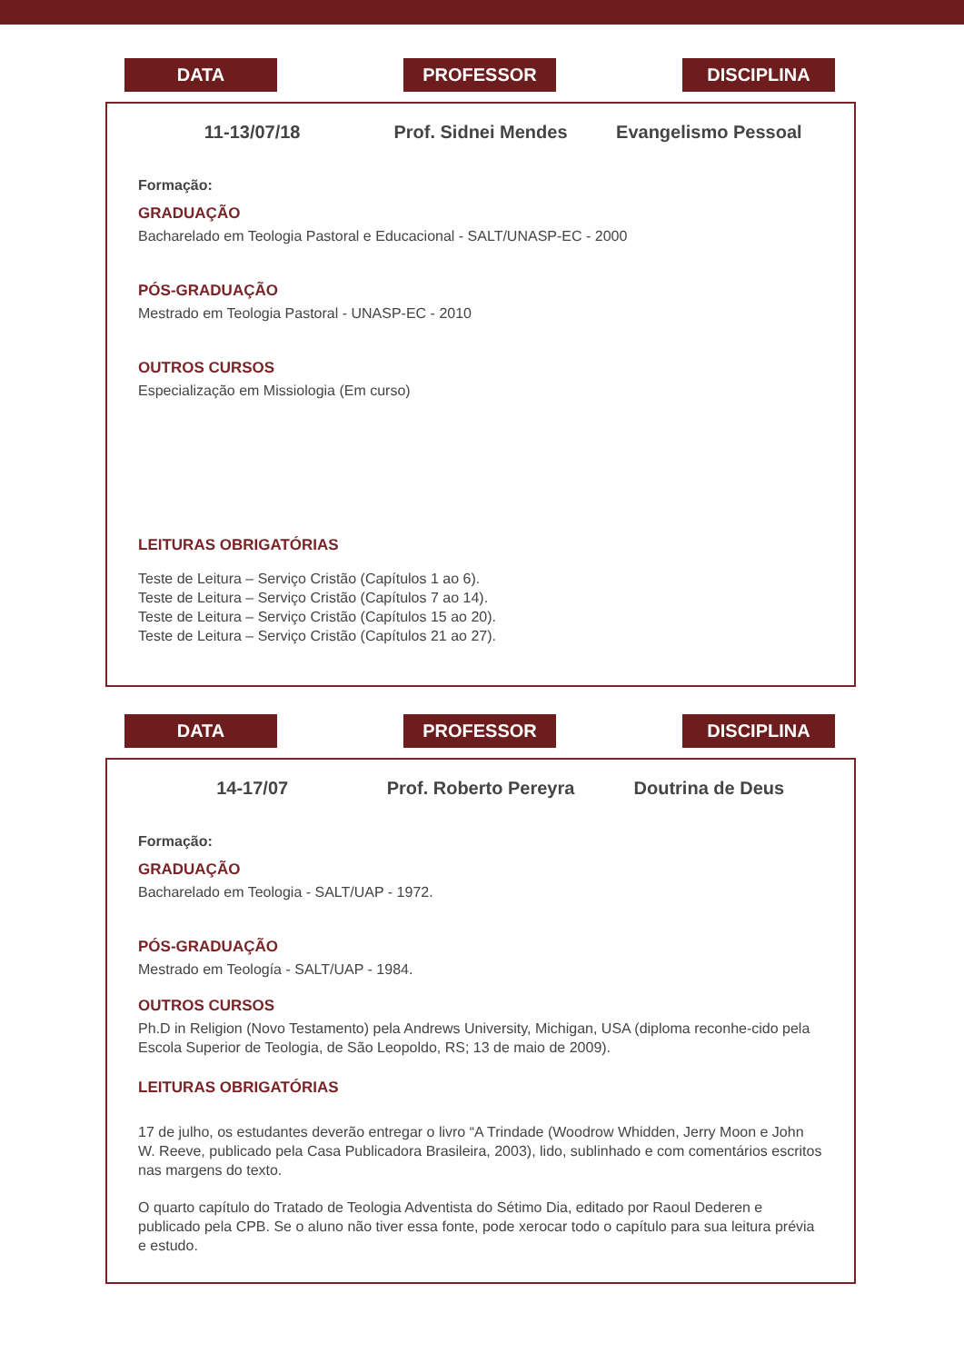DATA PROFESSOR DISCIPLINA
11-13/07/18 Prof. Sidnei Mendes Evangelismo Pessoal
Formação:
GRADUAÇÃO
Bacharelado em Teologia Pastoral e Educacional - SALT/UNASP-EC - 2000
PÓS-GRADUAÇÃO
Mestrado em Teologia Pastoral - UNASP-EC - 2010
OUTROS CURSOS
Especialização em Missiologia (Em curso)
LEITURAS OBRIGATÓRIAS
Teste de Leitura – Serviço Cristão (Capítulos 1 ao 6).
Teste de Leitura – Serviço Cristão (Capítulos 7 ao 14).
Teste de Leitura – Serviço Cristão (Capítulos 15 ao 20).
Teste de Leitura – Serviço Cristão (Capítulos 21 ao 27).
DATA PROFESSOR DISCIPLINA
14-17/07 Prof. Roberto Pereyra Doutrina de Deus
Formação:
GRADUAÇÃO
Bacharelado em Teologia - SALT/UAP - 1972.
PÓS-GRADUAÇÃO
Mestrado em Teología - SALT/UAP - 1984.
OUTROS CURSOS
Ph.D in Religion (Novo Testamento) pela Andrews University, Michigan, USA (diploma reconhe-cido pela Escola Superior de Teologia, de São Leopoldo, RS; 13 de maio de 2009).
LEITURAS OBRIGATÓRIAS
17 de julho, os estudantes deverão entregar o livro “A Trindade (Woodrow Whidden, Jerry Moon e John W. Reeve, publicado pela Casa Publicadora Brasileira, 2003), lido, sublinhado e com comentários escritos nas margens do texto.
O quarto capítulo do Tratado de Teologia Adventista do Sétimo Dia, editado por Raoul Dederen e publicado pela CPB. Se o aluno não tiver essa fonte, pode xerocar todo o capítulo para sua leitura prévia e estudo.